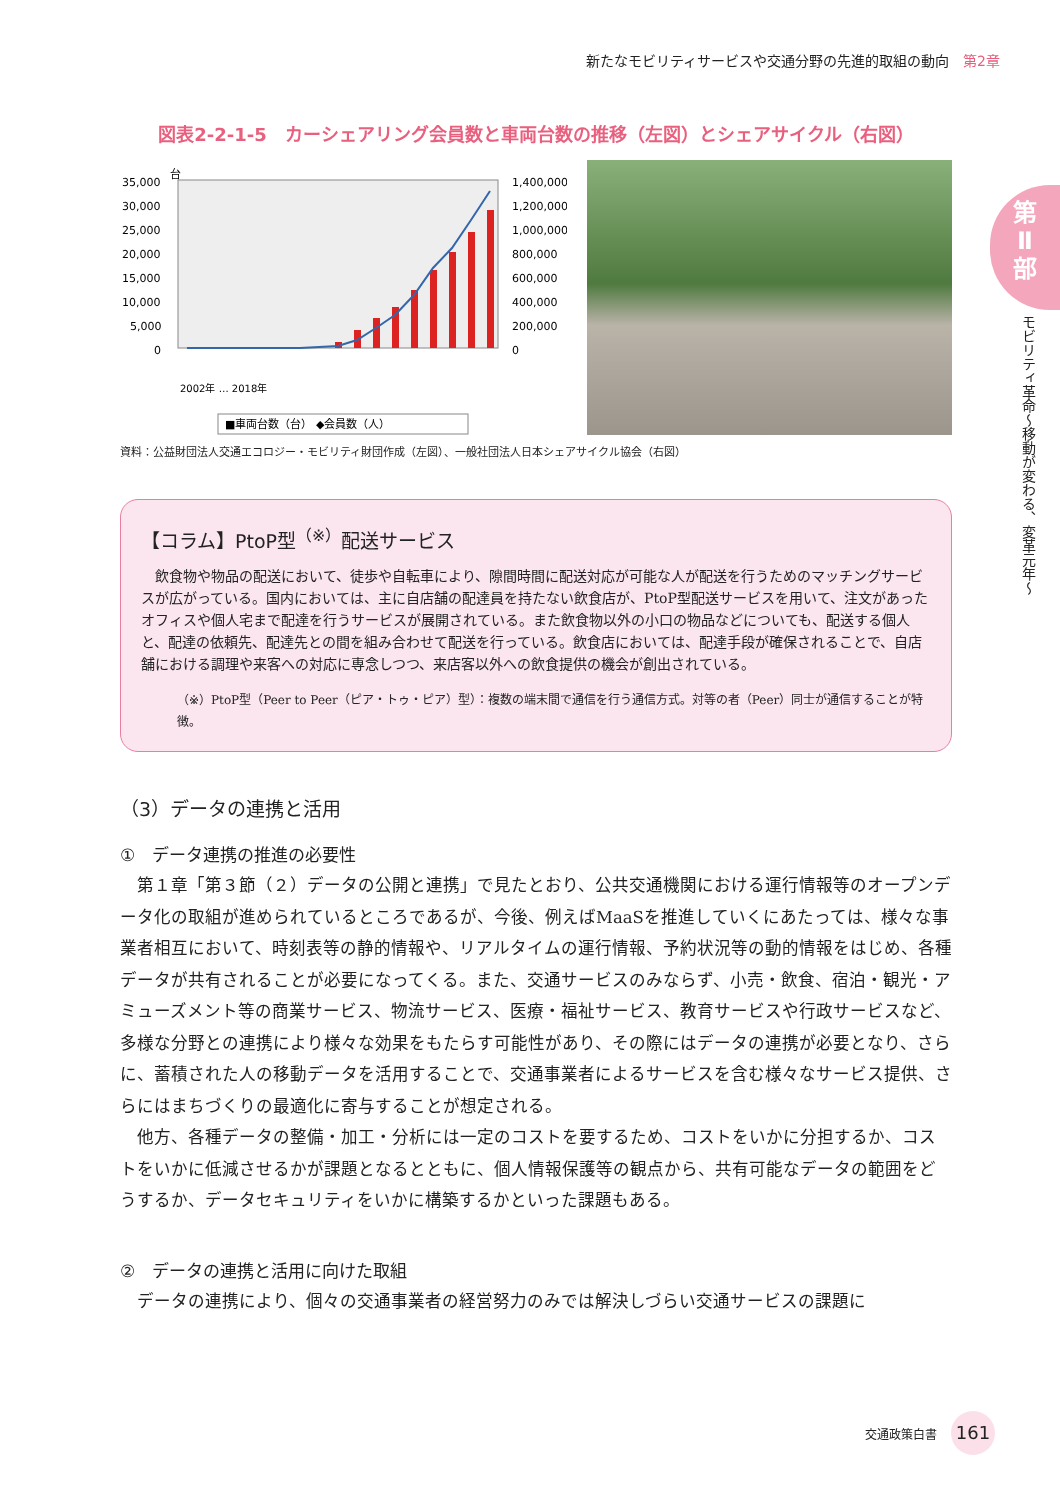新たなモビリティサービスや交通分野の先進的取組の動向 第2章
第
Ⅱ
部
モビリティ革命〜移動が変わる、変革元年〜
図表2-2-1-5　カーシェアリング会員数と車両台数の推移（左図）とシェアサイクル（右図）
35,000
台
30,000
25,000
20,000
15,000
10,000
5,000
0
1,400,000
1,200,000
1,000,000
800,000
600,000
400,000
200,000
0
2002年 … 2018年
■車両台数（台） ◆会員数（人）
資料：公益財団法人交通エコロジー・モビリティ財団作成（左図）、一般社団法人日本シェアサイクル協会（右図）
【コラム】PtoP型<sup>（※）</sup>配送サービス
飲食物や物品の配送において、徒歩や自転車により、隙間時間に配送対応が可能な人が配送を行うためのマッチングサービスが広がっている。国内においては、主に自店舗の配達員を持たない飲食店が、PtoP型配送サービスを用いて、注文があったオフィスや個人宅まで配達を行うサービスが展開されている。また飲食物以外の小口の物品などについても、配送する個人と、配達の依頼先、配達先との間を組み合わせて配送を行っている。飲食店においては、配達手段が確保されることで、自店舗における調理や来客への対応に専念しつつ、来店客以外への飲食提供の機会が創出されている。
（※）PtoP型（Peer to Peer（ピア・トゥ・ピア）型）：複数の端末間で通信を行う通信方式。対等の者（Peer）同士が通信することが特徴。
（3）データの連携と活用
①　データ連携の推進の必要性
第１章「第３節（２）データの公開と連携」で見たとおり、公共交通機関における運行情報等のオープンデータ化の取組が進められているところであるが、今後、例えばMaaSを推進していくにあたっては、様々な事業者相互において、時刻表等の静的情報や、リアルタイムの運行情報、予約状況等の動的情報をはじめ、各種データが共有されることが必要になってくる。また、交通サービスのみならず、小売・飲食、宿泊・観光・アミューズメント等の商業サービス、物流サービス、医療・福祉サービス、教育サービスや行政サービスなど、多様な分野との連携により様々な効果をもたらす可能性があり、その際にはデータの連携が必要となり、さらに、蓄積された人の移動データを活用することで、交通事業者によるサービスを含む様々なサービス提供、さらにはまちづくりの最適化に寄与することが想定される。
他方、各種データの整備・加工・分析には一定のコストを要するため、コストをいかに分担するか、コストをいかに低減させるかが課題となるとともに、個人情報保護等の観点から、共有可能なデータの範囲をどうするか、データセキュリティをいかに構築するかといった課題もある。
②　データの連携と活用に向けた取組
データの連携により、個々の交通事業者の経営努力のみでは解決しづらい交通サービスの課題に
交通政策白書 161